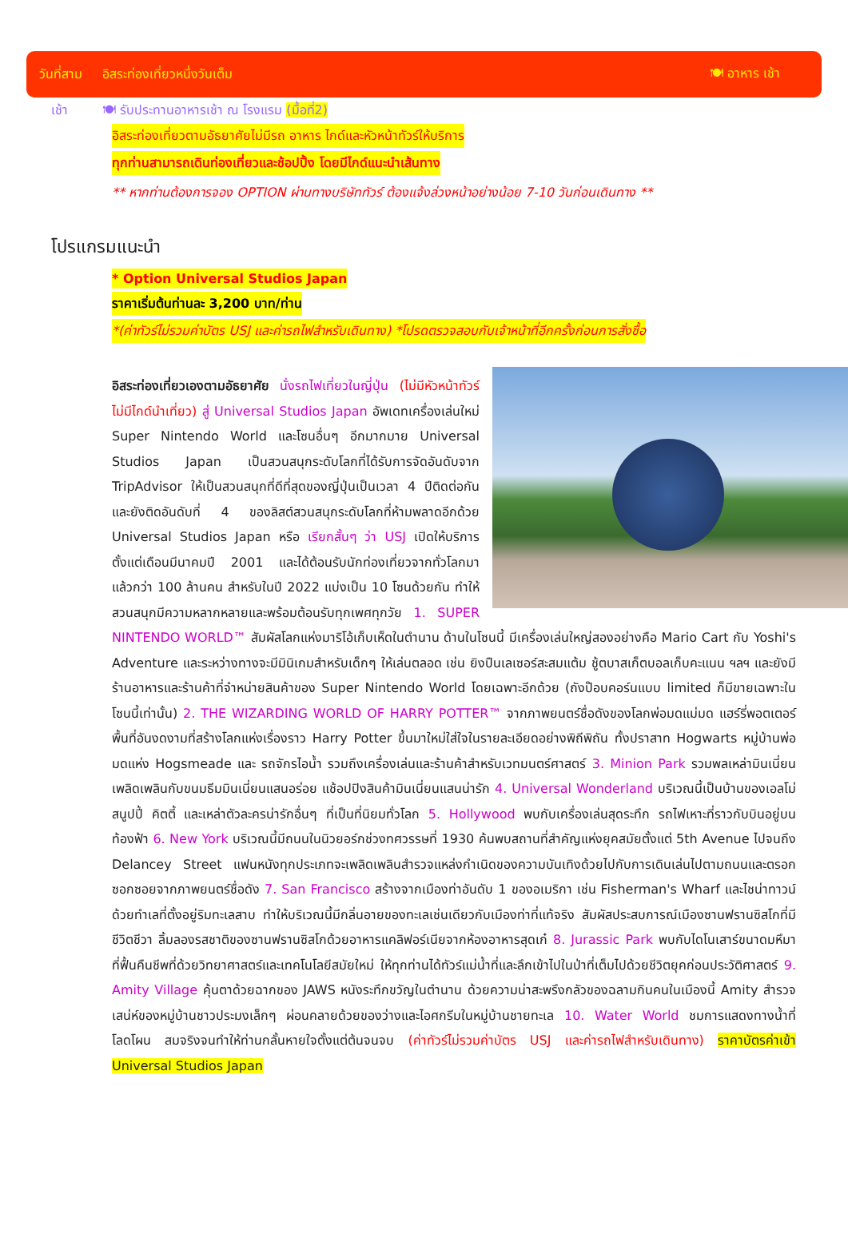วันที่สาม อิสระท่องเที่ยวหนึ่งวันเต็ม 🍽 อาหาร เช้า
เช้า 🍽 รับประทานอาหารเช้า ณ โรงแรม (มื้อที่2)
อิสระท่องเที่ยวตามอัธยาศัยไม่มีรถ อาหาร ไกด์และหัวหน้าทัวร์ให้บริการ
ทุกท่านสามารถเดินท่องเที่ยวและช้อปปิ้ง โดยมีไกด์แนะนำเส้นทาง
** หากท่านต้องการจอง OPTION ผ่านทางบริษัททัวร์ ต้องแจ้งล่วงหน้าอย่างน้อย 7-10 วันก่อนเดินทาง **
โปรแกรมแนะนำ
* Option Universal Studios Japan
ราคาเริ่มต้นท่านละ 3,200 บาท/ท่าน
*(ค่าทัวร์ไม่รวมค่าบัตร USJ และค่ารถไฟสำหรับเดินทาง) *โปรดตรวจสอบกับเจ้าหน้าที่อีกครั้งก่อนการสั่งซื้อ
อิสระท่องเที่ยวเองตามอัธยาศัย นั่งรถไฟเที่ยวในญี่ปุ่น (ไม่มีหัวหน้าทัวร์ไม่มีไกด์นำเที่ยว) สู่ Universal Studios Japan อัพเดทเครื่องเล่นใหม่ Super Nintendo World และโซนอื่นๆ อีกมากมาย Universal Studios Japan เป็นสวนสนุกระดับโลกที่ได้รับการจัดอันดับจาก TripAdvisor ให้เป็นสวนสนุกที่ดีที่สุดของญี่ปุ่นเป็นเวลา 4 ปีติดต่อกัน และยังติดอันดับที่ 4 ของลิสต์สวนสนุกระดับโลกที่ห้ามพลาดอีกด้วย Universal Studios Japan หรือ เรียกสั้นๆ ว่า USJ เปิดให้บริการตั้งแต่เดือนมีนาคมปี 2001 และได้ต้อนรับนักท่องเที่ยวจากทั่วโลกมาแล้วกว่า 100 ล้านคน สำหรับในปี 2022 แบ่งเป็น 10 โซนด้วยกัน ทำให้สวนสนุกมีความหลากหลายและพร้อมต้อนรับทุกเพศทุกวัย 1. SUPER NINTENDO WORLD™ สัมผัสโลกแห่งมาริโอ้เก็บเห็ดในตำนาน ด้านในโซนนี้ มีเครื่องเล่นใหญ่สองอย่างคือ Mario Cart กับ Yoshi's Adventure และระหว่างทางจะมีมินิเกมสำหรับเด็กๆ ให้เล่นตลอด เช่น ยิงปืนเลเซอร์สะสมแต้ม ชู้ตบาสเก็ตบอลเก็บคะแนน ฯลฯ และยังมีร้านอาหารและร้านค้าที่จำหน่ายสินค้าของ Super Nintendo World โดยเฉพาะอีกด้วย (ถังป๊อบคอร์นแบบ limited ก็มีขายเฉพาะในโซนนี้เท่านั้น) 2. THE WIZARDING WORLD OF HARRY POTTER™ จากภาพยนตร์ชื่อดังของโลกพ่อมดแม่มด แฮร์รี่พอตเตอร์ พื้นที่อันงดงามที่สร้างโลกแห่งเรื่องราว Harry Potter ขึ้นมาใหม่ใส่ใจในรายละเอียดอย่างพิถีพิถัน ทั้งปราสาท Hogwarts หมู่บ้านพ่อมดแห่ง Hogsmeade และ รถจักรไอน้ำ รวมถึงเครื่องเล่นและร้านค้าสำหรับเวทมนตร์ศาสตร์ 3. Minion Park รวมพลเหล่ามินเนี่ยน เพลิดเพลินกับขนมธีมมินเนี่ยนแสนอร่อย แช้อปปิงสินค้ามินเนี่ยนแสนน่ารัก 4. Universal Wonderland บริเวณนี้เป็นบ้านของเอลโม่ สนูปปี้ คิตตี้ และเหล่าตัวละครน่ารักอื่นๆ ที่เป็นที่นิยมทั่วโลก 5. Hollywood พบกับเครื่องเล่นสุดระทึก รถไฟเหาะที่ราวกับบินอยู่บนท้องฟ้า 6. New York บริเวณนี้มีถนนในนิวยอร์กช่วงทศวรรษที่ 1930 ค้นพบสถานที่สำคัญแห่งยุคสมัยตั้งแต่ 5th Avenue ไปจนถึง Delancey Street แฟนหนังทุกประเภทจะเพลิดเพลินสำรวจแหล่งกำเนิดของความบันเทิงด้วยไปกับการเดินเล่นไปตามถนนและตรอกซอกซอยจากภาพยนตร์ชื่อดัง 7. San Francisco สร้างจากเมืองท่าอันดับ 1 ของอเมริกา เช่น Fisherman's Wharf และไชน่าทาวน์ ด้วยทำเลที่ตั้งอยู่ริมทะเลสาบ ทำให้บริเวณนี้มีกลิ่นอายของทะเลเช่นเดียวกับเมืองท่าที่แท้จริง สัมผัสประสบการณ์เมืองซานฟรานซิสโกที่มีชีวิตชีวา ลิ้มลองรสชาติของซานฟรานซิสโกด้วยอาหารแคลิฟอร์เนียจากห้องอาหารสุดเก๋ 8. Jurassic Park พบกับไดโนเสาร์ขนาดมหึมาที่ฟื้นคืนชีพที่ด้วยวิทยาศาสตร์และเทคโนโลยีสมัยใหม่ ให้ทุกท่านได้ทัวร์แม่น้ำที่และลึกเข้าไปในป่าที่เต็มไปด้วยชีวิตยุคก่อนประวัติศาสตร์ 9. Amity Village คุ้นตาด้วยฉากของ JAWS หนังระทึกขวัญในตำนาน ด้วยความน่าสะพรึงกลัวของฉลามกินคนในเมืองนี้ Amity สำรวจเสน่ห์ของหมู่บ้านชาวประมงเล็กๆ ผ่อนคลายด้วยของว่างและไอศกรีมในหมู่บ้านชายทะเล 10. Water World ชมการแสดงทางน้ำที่โลดโผน สมจริงจนทำให้ท่านกลั้นหายใจตั้งแต่ต้นจนจบ (ค่าทัวร์ไม่รวมค่าบัตร USJ และค่ารถไฟสำหรับเดินทาง) ราคาบัตรค่าเข้า Universal Studios Japan